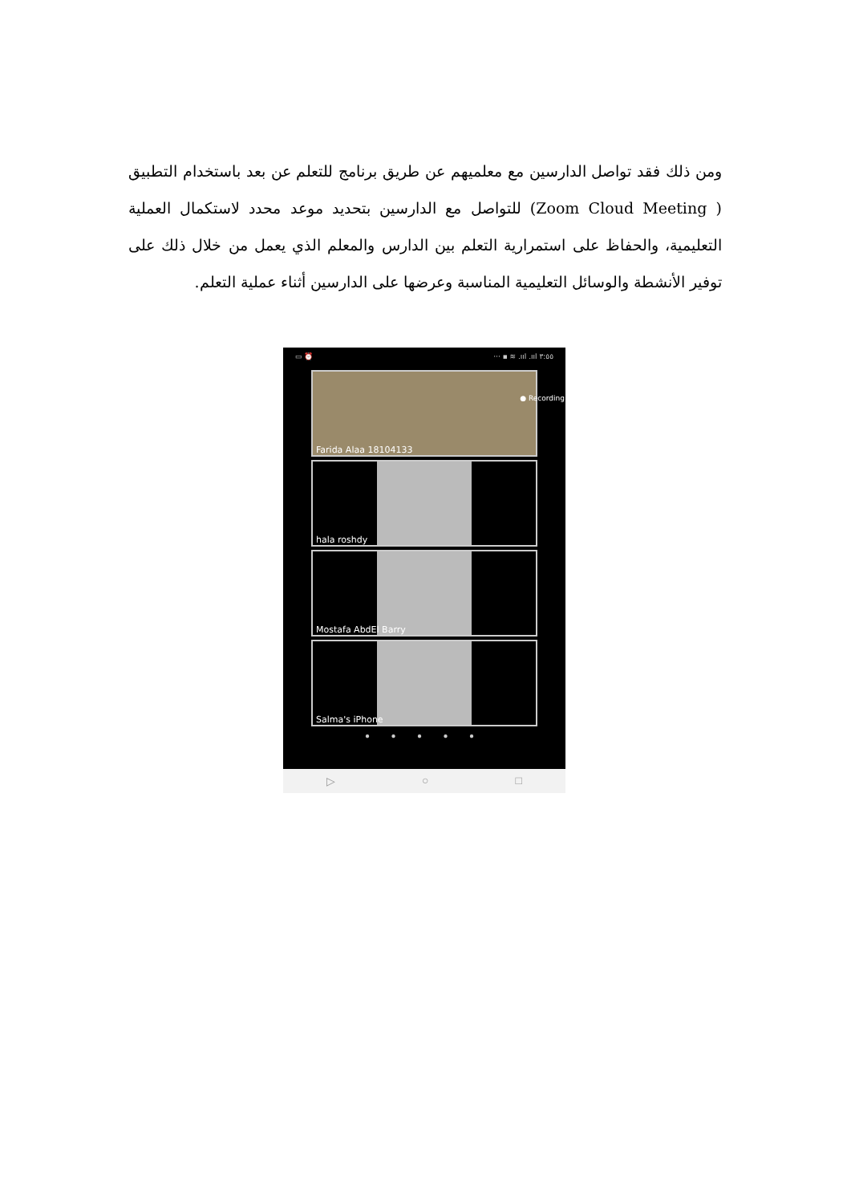ومن ذلك فقد تواصل الدارسين مع معلميهم عن طريق برنامج للتعلم عن بعد باستخدام التطبيق ( Zoom Cloud Meeting) للتواصل مع الدارسين بتحديد موعد محدد لاستكمال العملية التعليمية، والحفاظ على استمرارية التعلم بين الدارس والمعلم الذي يعمل من خلال ذلك على توفير الأنشطة والوسائل التعليمية المناسبة وعرضها على الدارسين أثناء عملية التعلم.
▭ ⏰ ··· ▪ ≋ .ııl .ııl ٣:٥٥
● Recording
Farida Alaa 18104133
hala roshdy
Mostafa AbdEl Barry
Salma's iPhone
● ● ● ● ●
▷ ○ □